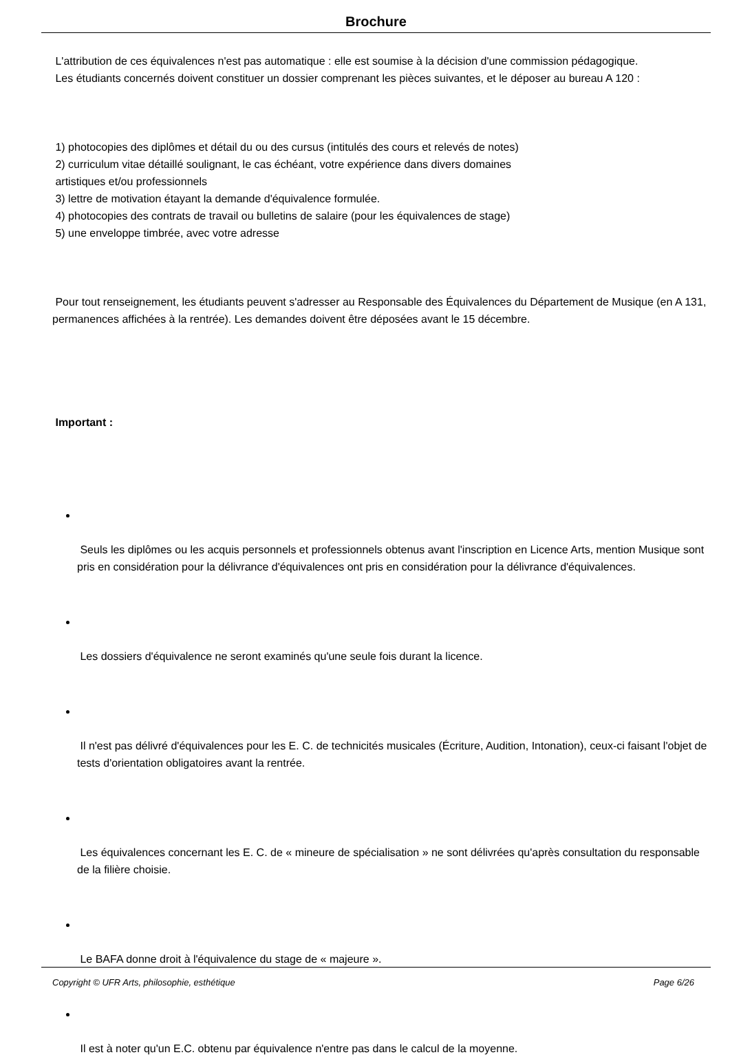Brochure
L'attribution de ces équivalences n'est pas automatique : elle est soumise à la décision d'une commission pédagogique.
Les étudiants concernés doivent constituer un dossier comprenant les pièces suivantes, et le déposer au bureau A 120 :
1) photocopies des diplômes et détail du ou des cursus (intitulés des cours et relevés de notes)
2) curriculum vitae détaillé soulignant, le cas échéant, votre expérience dans divers domaines
artistiques et/ou professionnels
3) lettre de motivation étayant la demande d'équivalence formulée.
4) photocopies des contrats de travail ou bulletins de salaire (pour les équivalences de stage)
5) une enveloppe timbrée, avec votre adresse
Pour tout renseignement, les étudiants peuvent s'adresser au Responsable des Équivalences du Département de Musique (en A 131, permanences affichées à la rentrée). Les demandes doivent être déposées avant le 15 décembre.
Important :
Seuls les diplômes ou les acquis personnels et professionnels obtenus avant l'inscription en Licence Arts, mention Musique sont pris en considération pour la délivrance d'équivalences ont pris en considération pour la délivrance d'équivalences.
Les dossiers d'équivalence ne seront examinés qu'une seule fois durant la licence.
Il n'est pas délivré d'équivalences pour les E. C. de technicités musicales (Écriture, Audition, Intonation), ceux-ci faisant l'objet de tests d'orientation obligatoires avant la rentrée.
Les équivalences concernant les E. C. de « mineure de spécialisation » ne sont délivrées qu'après consultation du responsable de la filière choisie.
Le BAFA donne droit à l'équivalence du stage de « majeure ».
Il est à noter qu'un E.C. obtenu par équivalence n'entre pas dans le calcul de la moyenne.
Copyright © UFR Arts, philosophie, esthétique Page 6/26